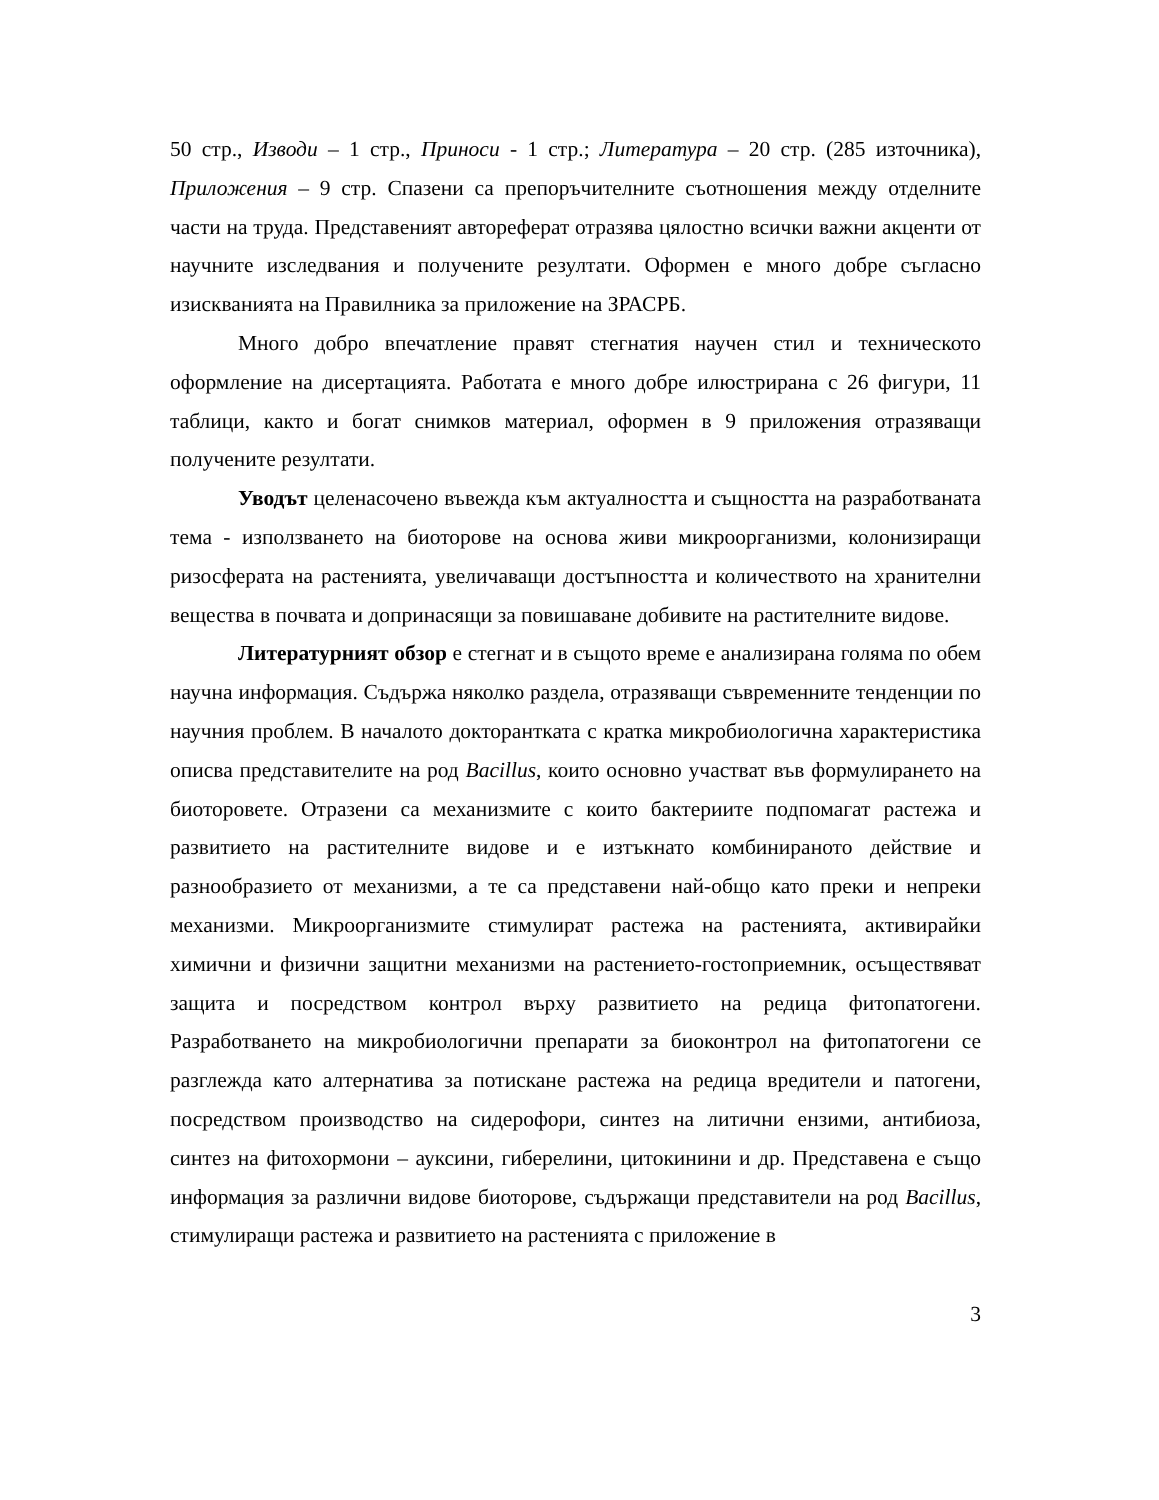50 стр., Изводи – 1 стр., Приноси - 1 стр.; Литература – 20 стр. (285 източника), Приложения – 9 стр. Спазени са препоръчителните съотношения между отделните части на труда. Представеният автореферат отразява цялостно всички важни акценти от научните изследвания и получените резултати. Оформен е много добре съгласно изискванията на Правилника за приложение на ЗРАСРБ.
Много добро впечатление правят стегнатия научен стил и техническото оформление на дисертацията. Работата е много добре илюстрирана с 26 фигури, 11 таблици, както и богат снимков материал, оформен в 9 приложения отразяващи получените резултати.
Уводът целенасочено въвежда към актуалността и същността на разработваната тема - използването на биоторове на основа живи микроорганизми, колонизиращи ризосферата на растенията, увеличаващи достъпността и количеството на хранителни вещества в почвата и допринасящи за повишаване добивите на растителните видове.
Литературният обзор е стегнат и в същото време е анализирана голяма по обем научна информация. Съдържа няколко раздела, отразяващи съвременните тенденции по научния проблем. В началото докторантката с кратка микробиологична характеристика описва представителите на род Bacillus, които основно участват във формулирането на биоторовете. Отразени са механизмите с които бактериите подпомагат растежа и развитието на растителните видове и е изтъкнато комбинираното действие и разнообразието от механизми, а те са представени най-общо като преки и непреки механизми. Микроорганизмите стимулират растежа на растенията, активирайки химични и физични защитни механизми на растението-гостоприемник, осъществяват защита и посредством контрол върху развитието на редица фитопатогени. Разработването на микробиологични препарати за биоконтрол на фитопатогени се разглежда като алтернатива за потискане растежа на редица вредители и патогени, посредством производство на сидерофори, синтез на литични ензими, антибиоза, синтез на фитохормони – ауксини, гиберелини, цитокинини и др. Представена е също информация за различни видове биоторове, съдържащи представители на род Bacillus, стимулиращи растежа и развитието на растенията с приложение в
3